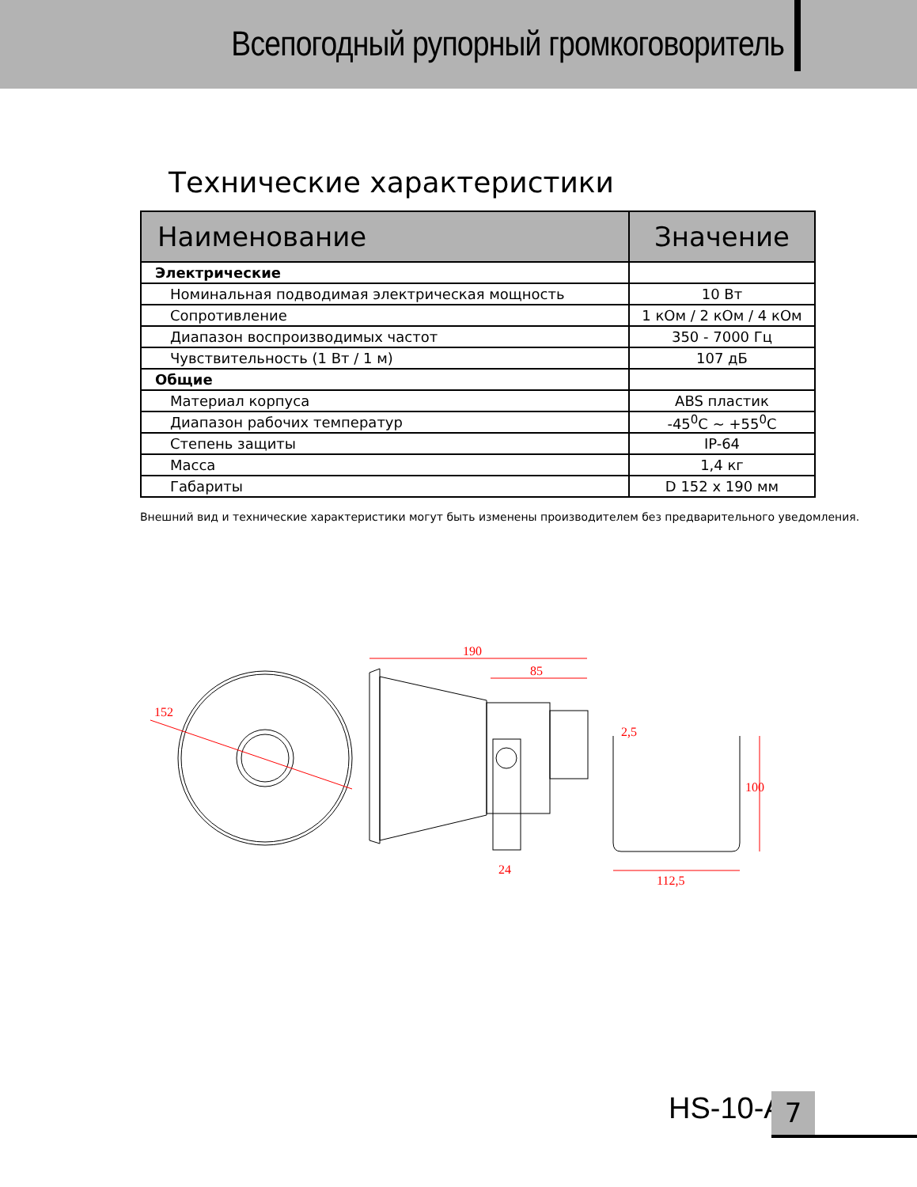Всепогодный рупорный громкоговоритель
Технические характеристики
| Наименование | Значение |
| --- | --- |
| Электрические | |
| Номинальная подводимая электрическая мощность | 10 Вт |
| Сопротивление | 1 кОм / 2 кОм / 4 кОм |
| Диапазон воспроизводимых частот | 350 - 7000 Гц |
| Чувствительность (1 Вт / 1 м) | 107 дБ |
| Общие | |
| Материал корпуса | ABS пластик |
| Диапазон рабочих температур | -45<sup>0</sup>C ~ +55<sup>0</sup>C |
| Степень защиты | IP-64 |
| Масса | 1,4 кг |
| Габариты | D 152 x 190 мм |
Внешний вид и технические характеристики могут быть изменены производителем без предварительного уведомления.
152
190
85
24
2,5
112,5
100
HS-10-A 7